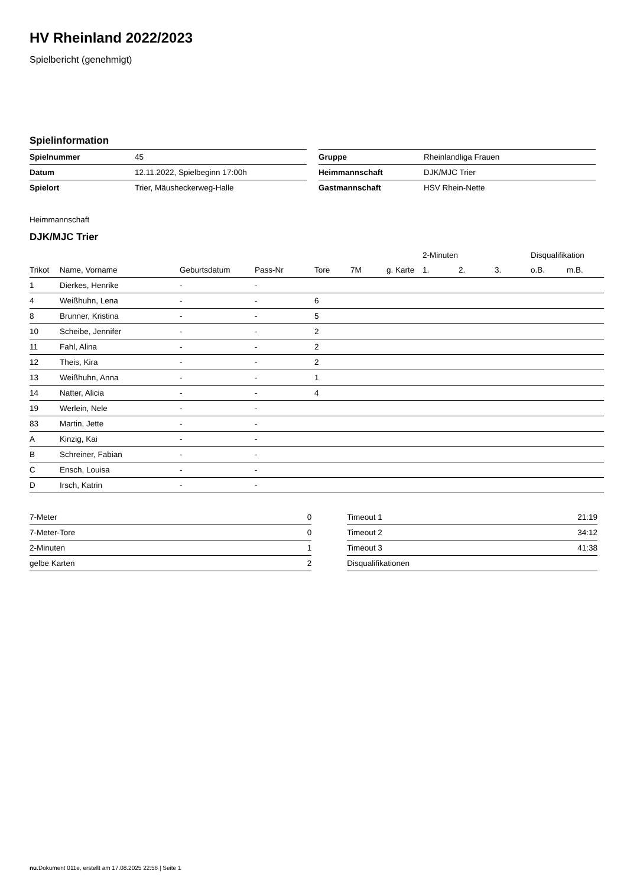HV Rheinland 2022/2023
Spielbericht (genehmigt)
Spielinformation
| Spielnummer | 45 |
| Datum | 12.11.2022, Spielbeginn 17:00h |
| Spielort | Trier, Mäusheckerweg-Halle |
| Gruppe | Rheinlandliga Frauen |
| Heimmannschaft | DJK/MJC Trier |
| Gastmannschaft | HSV Rhein-Nette |
Heimmannschaft
DJK/MJC Trier
| | | | | | | | 2-Minuten | | | Disqualifikation | |
| --- | --- | --- | --- | --- | --- | --- | --- | --- | --- | --- | --- |
| Trikot | Name, Vorname | Geburtsdatum | Pass-Nr | Tore | 7M | g. Karte | 1. | 2. | 3. | o.B. | m.B. |
| 1 | Dierkes, Henrike | - | - | | | | | | | | |
| 4 | Weißhuhn, Lena | - | - | 6 | | | | | | | |
| 8 | Brunner, Kristina | - | - | 5 | | | | | | | |
| 10 | Scheibe, Jennifer | - | - | 2 | | | | | | | |
| 11 | Fahl, Alina | - | - | 2 | | | | | | | |
| 12 | Theis, Kira | - | - | 2 | | | | | | | |
| 13 | Weißhuhn, Anna | - | - | 1 | | | | | | | |
| 14 | Natter, Alicia | - | - | 4 | | | | | | | |
| 19 | Werlein, Nele | - | - | | | | | | | | |
| 83 | Martin, Jette | - | - | | | | | | | | |
| A | Kinzig, Kai | - | - | | | | | | | | |
| B | Schreiner, Fabian | - | - | | | | | | | | |
| C | Ensch, Louisa | - | - | | | | | | | | |
| D | Irsch, Katrin | - | - | | | | | | | | |
| 7-Meter | 0 |
| 7-Meter-Tore | 0 |
| 2-Minuten | 1 |
| gelbe Karten | 2 |
| Timeout 1 | 21:19 |
| Timeout 2 | 34:12 |
| Timeout 3 | 41:38 |
| Disqualifikationen | |
nu.Dokument 011e, erstellt am 17.08.2025 22:56 | Seite 1